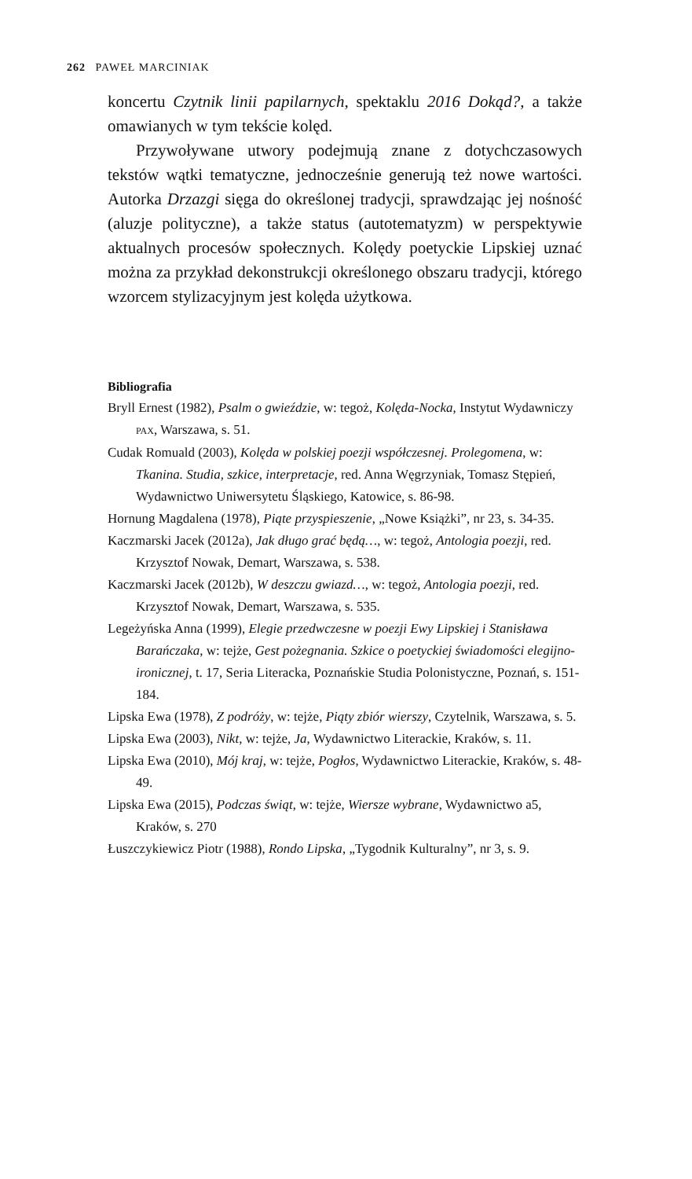262 PAWEŁ MARCINIAK
koncertu Czytnik linii papilarnych, spektaklu 2016 Dokąd?, a także omawianych w tym tekście kolęd.
Przywoływane utwory podejmują znane z dotychczasowych tekstów wątki tematyczne, jednocześnie generują też nowe wartości. Autorka Drzazgi sięga do określonej tradycji, sprawdzając jej nośność (aluzje polityczne), a także status (autotematyzm) w perspektywie aktualnych procesów społecznych. Kolędy poetyckie Lipskiej uznać można za przykład dekonstrukcji określonego obszaru tradycji, którego wzorcem stylizacyjnym jest kolęda użytkowa.
Bibliografia
Bryll Ernest (1982), Psalm o gwieździe, w: tegoż, Kolęda-Nocka, Instytut Wydawniczy PAX, Warszawa, s. 51.
Cudak Romuald (2003), Kolęda w polskiej poezji współczesnej. Prolegomena, w: Tkanina. Studia, szkice, interpretacje, red. Anna Węgrzyniak, Tomasz Stępień, Wydawnictwo Uniwersytetu Śląskiego, Katowice, s. 86-98.
Hornung Magdalena (1978), Piąte przyspieszenie, „Nowe Książki”, nr 23, s. 34-35.
Kaczmarski Jacek (2012a), Jak długo grać będą…, w: tegoż, Antologia poezji, red. Krzysztof Nowak, Demart, Warszawa, s. 538.
Kaczmarski Jacek (2012b), W deszczu gwiazd…, w: tegoż, Antologia poezji, red. Krzysztof Nowak, Demart, Warszawa, s. 535.
Legeżyńska Anna (1999), Elegie przedwczesne w poezji Ewy Lipskiej i Stanisława Barańczaka, w: tejże, Gest pożegnania. Szkice o poetyckiej świadomości elegijno-ironicznej, t. 17, Seria Literacka, Poznańskie Studia Polonistyczne, Poznań, s. 151-184.
Lipska Ewa (1978), Z podróży, w: tejże, Piąty zbiór wierszy, Czytelnik, Warszawa, s. 5.
Lipska Ewa (2003), Nikt, w: tejże, Ja, Wydawnictwo Literackie, Kraków, s. 11.
Lipska Ewa (2010), Mój kraj, w: tejże, Pogłos, Wydawnictwo Literackie, Kraków, s. 48-49.
Lipska Ewa (2015), Podczas świąt, w: tejże, Wiersze wybrane, Wydawnictwo a5, Kraków, s. 270
Łuszczykiewicz Piotr (1988), Rondo Lipska, „Tygodnik Kulturalny”, nr 3, s. 9.